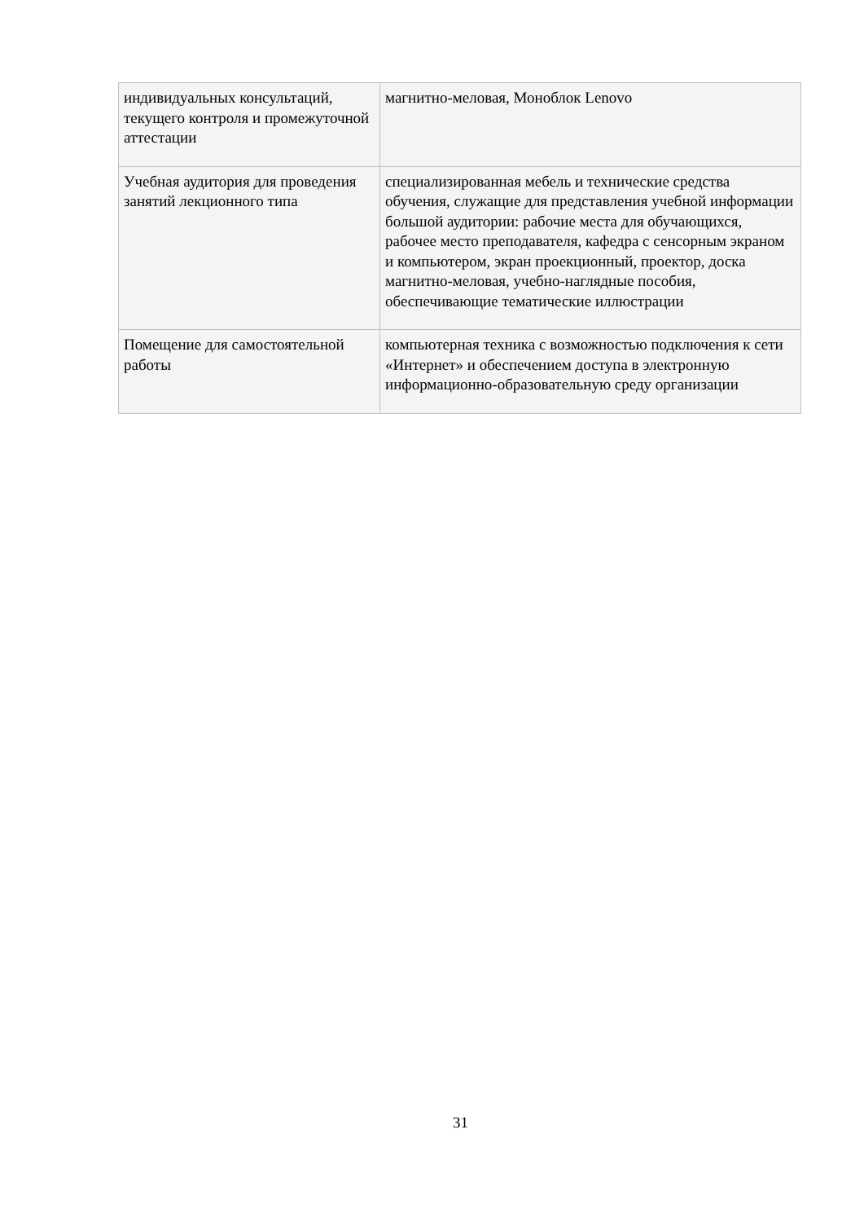| индивидуальных консультаций, текущего контроля и промежуточной аттестации | магнитно-меловая, Моноблок Lenovo |
| Учебная аудитория для проведения занятий лекционного типа | специализированная мебель и технические средства обучения, служащие для представления учебной информации большой аудитории: рабочие места для обучающихся, рабочее место преподавателя, кафедра с сенсорным экраном и компьютером, экран проекционный, проектор, доска магнитно-меловая, учебно-наглядные пособия, обеспечивающие тематические иллюстрации |
| Помещение для самостоятельной работы | компьютерная техника с возможностью подключения к сети «Интернет» и обеспечением доступа в электронную информационно-образовательную среду организации |
31